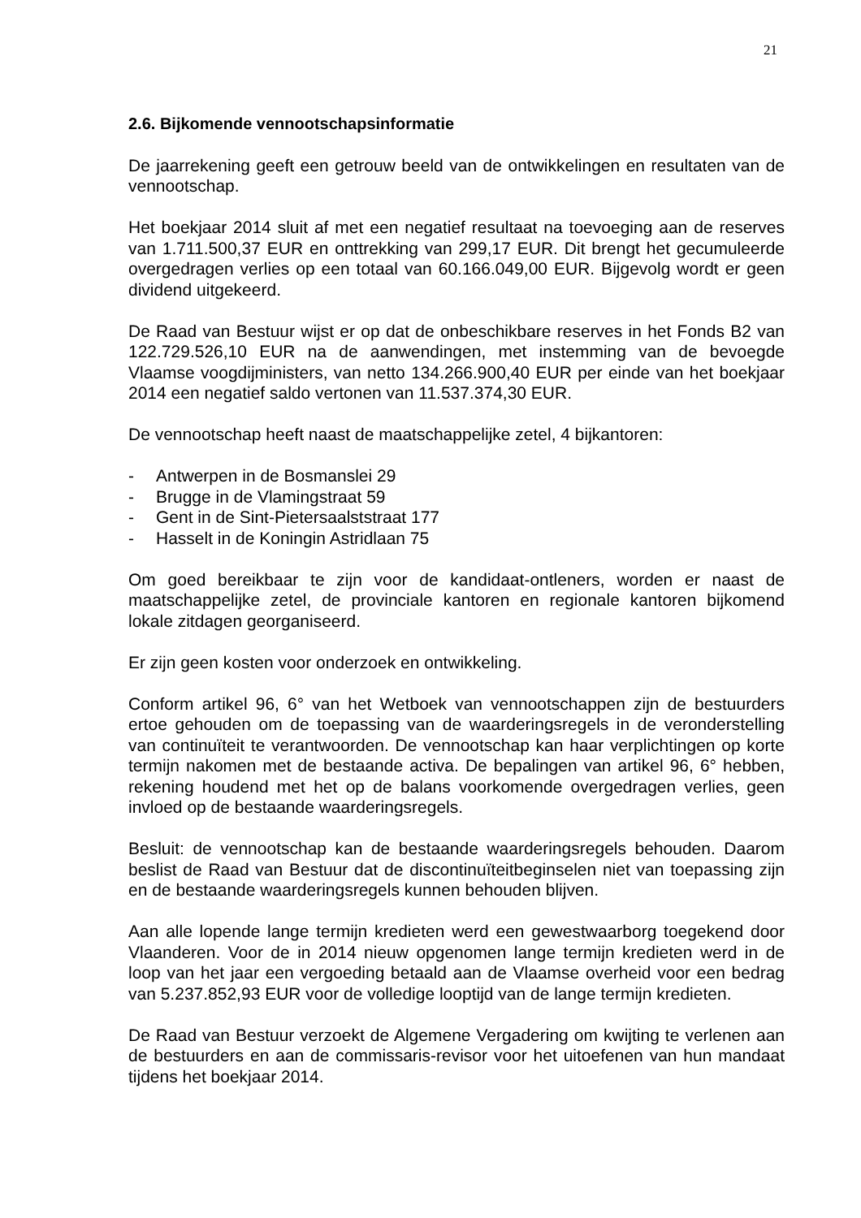21
2.6. Bijkomende vennootschapsinformatie
De jaarrekening geeft een getrouw beeld van de ontwikkelingen en resultaten van de vennootschap.
Het boekjaar 2014 sluit af met een negatief resultaat na toevoeging aan de reserves van 1.711.500,37 EUR en onttrekking van 299,17 EUR. Dit brengt het gecumuleerde overgedragen verlies op een totaal van 60.166.049,00 EUR. Bijgevolg wordt er geen dividend uitgekeerd.
De Raad van Bestuur wijst er op dat de onbeschikbare reserves in het Fonds B2 van 122.729.526,10 EUR na de aanwendingen, met instemming van de bevoegde Vlaamse voogdijministers, van netto 134.266.900,40 EUR per einde van het boekjaar 2014 een negatief saldo vertonen van 11.537.374,30 EUR.
De vennootschap heeft naast de maatschappelijke zetel, 4 bijkantoren:
- Antwerpen in de Bosmanslei 29
- Brugge in de Vlamingstraat 59
- Gent in de Sint-Pietersaalststraat 177
- Hasselt in de Koningin Astridlaan 75
Om goed bereikbaar te zijn voor de kandidaat-ontleners, worden er naast de maatschappelijke zetel, de provinciale kantoren en regionale kantoren bijkomend lokale zitdagen georganiseerd.
Er zijn geen kosten voor onderzoek en ontwikkeling.
Conform artikel 96, 6° van het Wetboek van vennootschappen zijn de bestuurders ertoe gehouden om de toepassing van de waarderingsregels in de veronderstelling van continuïteit te verantwoorden. De vennootschap kan haar verplichtingen op korte termijn nakomen met de bestaande activa. De bepalingen van artikel 96, 6° hebben, rekening houdend met het op de balans voorkomende overgedragen verlies, geen invloed op de bestaande waarderingsregels.
Besluit: de vennootschap kan de bestaande waarderingsregels behouden. Daarom beslist de Raad van Bestuur dat de discontinuïteitbeginselen niet van toepassing zijn en de bestaande waarderingsregels kunnen behouden blijven.
Aan alle lopende lange termijn kredieten werd een gewestwaarborg toegekend door Vlaanderen. Voor de in 2014 nieuw opgenomen lange termijn kredieten werd in de loop van het jaar een vergoeding betaald aan de Vlaamse overheid voor een bedrag van 5.237.852,93 EUR voor de volledige looptijd van de lange termijn kredieten.
De Raad van Bestuur verzoekt de Algemene Vergadering om kwijting te verlenen aan de bestuurders en aan de commissaris-revisor voor het uitoefenen van hun mandaat tijdens het boekjaar 2014.